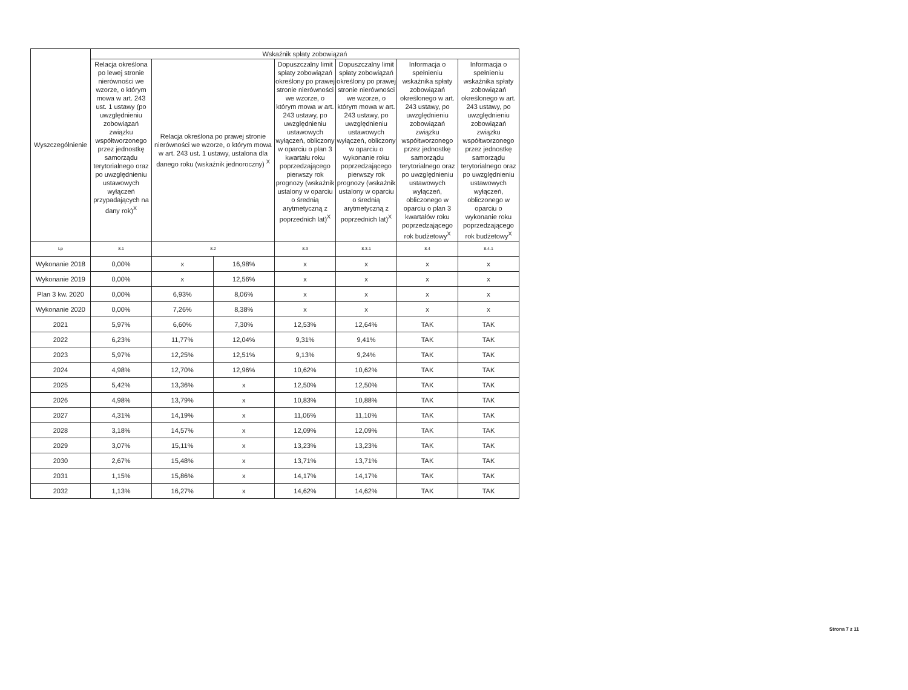| Wyszczególnienie | Wskaźnik spłaty zobowiązań | | | | | | |
| --- | --- | --- | --- | --- | --- | --- | --- |
| | Relacja określona po lewej stronie nierówności we wzorze, o którym mowa w art. 243 ust. 1 ustawy (po uwzględnieniu zobowiązań związku współtworzonego przez jednostkę samorządu terytorialnego oraz po uwzględnieniu ustawowych wyłączeń przypadających na dany rok)<sup>X</sup> | Relacja określona po prawej stronie nierówności we wzorze, o którym mowa w art. 243 ust. 1 ustawy, ustalona dla danego roku (wskaźnik jednoroczny) <sup>X</sup> | | Dopuszczalny limit spłaty zobowiązań określony po prawej stronie nierówności we wzorze, o którym mowa w art. 243 ustawy, po uwzględnieniu ustawowych wyłączeń, obliczony w oparciu o plan 3 kwartału roku poprzedzającego pierwszy rok prognozy (wskaźnik ustalony w oparciu o średnią arytmetyczną z poprzednich lat)<sup>X</sup> | Dopuszczalny limit spłaty zobowiązań określony po prawej stronie nierówności we wzorze, o którym mowa w art. 243 ustawy, po uwzględnieniu ustawowych wyłączeń, obliczony w oparciu o wykonanie roku poprzedzającego pierwszy rok prognozy (wskaźnik ustalony w oparciu o średnią arytmetyczną z poprzednich lat)<sup>X</sup> | Informacja o spełnieniu wskaźnika spłaty zobowiązań określonego w art. 243 ustawy, po uwzględnieniu zobowiązań związku współtworzonego przez jednostkę samorządu terytorialnego oraz po uwzględnieniu ustawowych wyłączeń, obliczonego w oparciu o plan 3 kwartałów roku poprzedzającego rok budżetowy<sup>X</sup> | Informacja o spełnieniu wskaźnika spłaty zobowiązań określonego w art. 243 ustawy, po uwzględnieniu zobowiązań związku współtworzonego przez jednostkę samorządu terytorialnego oraz po uwzględnieniu ustawowych wyłączeń, obliczonego w oparciu o wykonanie roku poprzedzającego rok budżetowy<sup>X</sup> |
| Lp | 8.1 | 8.2 | | 8.3 | 8.3.1 | 8.4 | 8.4.1 |
| Wykonanie 2018 | 0,00% | x | 16,98% | x | x | x | x |
| Wykonanie 2019 | 0,00% | x | 12,56% | x | x | x | x |
| Plan 3 kw. 2020 | 0,00% | 6,93% | 8,06% | x | x | x | x |
| Wykonanie 2020 | 0,00% | 7,26% | 8,38% | x | x | x | x |
| 2021 | 5,97% | 6,60% | 7,30% | 12,53% | 12,64% | TAK | TAK |
| 2022 | 6,23% | 11,77% | 12,04% | 9,31% | 9,41% | TAK | TAK |
| 2023 | 5,97% | 12,25% | 12,51% | 9,13% | 9,24% | TAK | TAK |
| 2024 | 4,98% | 12,70% | 12,96% | 10,62% | 10,62% | TAK | TAK |
| 2025 | 5,42% | 13,36% | x | 12,50% | 12,50% | TAK | TAK |
| 2026 | 4,98% | 13,79% | x | 10,83% | 10,88% | TAK | TAK |
| 2027 | 4,31% | 14,19% | x | 11,06% | 11,10% | TAK | TAK |
| 2028 | 3,18% | 14,57% | x | 12,09% | 12,09% | TAK | TAK |
| 2029 | 3,07% | 15,11% | x | 13,23% | 13,23% | TAK | TAK |
| 2030 | 2,67% | 15,48% | x | 13,71% | 13,71% | TAK | TAK |
| 2031 | 1,15% | 15,86% | x | 14,17% | 14,17% | TAK | TAK |
| 2032 | 1,13% | 16,27% | x | 14,62% | 14,62% | TAK | TAK |
Strona 7 z 11